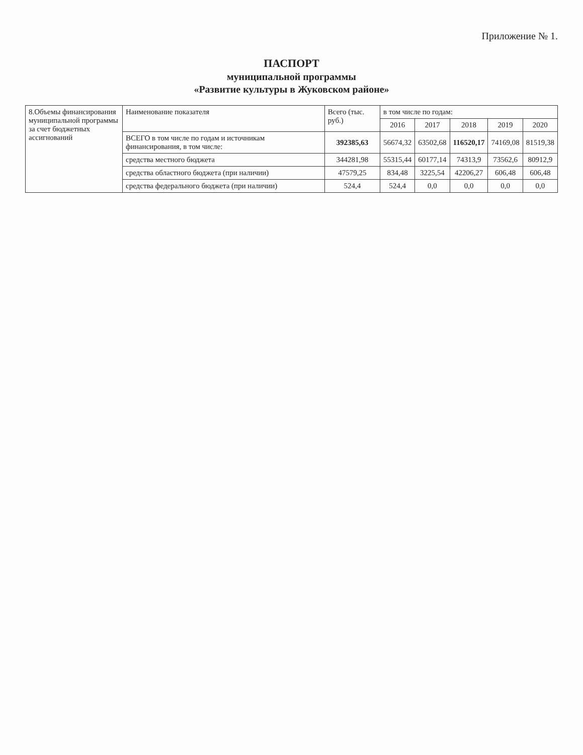Приложение № 1.
ПАСПОРТ
муниципальной программы
«Развитие культуры в Жуковском районе»
| 8.Объемы финансирования муниципальной программы за счет бюджетных ассигнований | Наименование показателя | Всего (тыс. руб.) | в том числе по годам: | | | | |
| | | | 2016 | 2017 | 2018 | 2019 | 2020 |
| | ВСЕГО в том числе по годам и источникам финансирования, в том числе: | 392385,63 | 56674,32 | 63502,68 | 116520,17 | 74169,08 | 81519,38 |
| | средства местного бюджета | 344281,98 | 55315,44 | 60177,14 | 74313,9 | 73562,6 | 80912,9 |
| | средства областного бюджета (при наличии) | 47579,25 | 834,48 | 3225,54 | 42206,27 | 606,48 | 606,48 |
| | средства федерального бюджета (при наличии) | 524,4 | 524,4 | 0,0 | 0,0 | 0,0 | 0,0 |